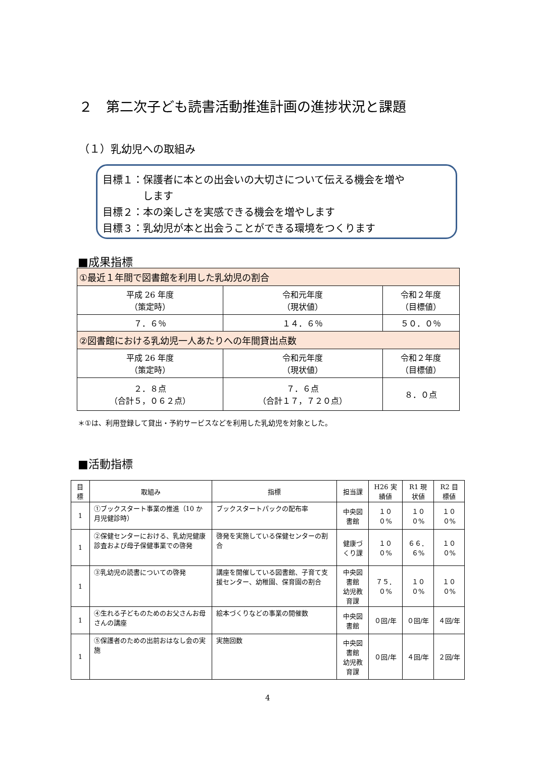２　第二次子ども読書活動推進計画の進捗状況と課題
（１）乳幼児への取組み
目標１：保護者に本との出会いの大切さについて伝える機会を増や
　　　　します
目標２：本の楽しさを実感できる機会を増やします
目標３：乳幼児が本と出会うことができる環境をつくります
■成果指標
| ①最近１年間で図書館を利用した乳幼児の割合 | | |
| 平成 26 年度 （策定時） | 令和元年度 （現状値） | 令和２年度 （目標値） |
| ７．６％ | １４．６％ | ５０．０％ |
| ②図書館における乳幼児一人あたりへの年間貸出点数 | | |
| 平成 26 年度 （策定時） | 令和元年度 （現状値） | 令和２年度 （目標値） |
| ２．８点 （合計５，０６２点） | ７．６点 （合計１７，７２０点） | ８．０点 |
＊①は、利用登録して貸出・予約サービスなどを利用した乳幼児を対象とした。
■活動指標
| 目標 | 取組み | 指標 | 担当課 | H26 実績値 | R1 現状値 | R2 目標値 |
| --- | --- | --- | --- | --- | --- | --- |
| 1 | ①ブックスタート事業の推進（10 か月児健診時） | ブックスタートパックの配布率 | 中央図書館 | １００% | １００% | １００% |
| 1 | ②保健センターにおける、乳幼児健康診査および母子保健事業での啓発 | 啓発を実施している保健センターの割合 | 健康づくり課 | １００% | ６６．６% | １００% |
| 1 | ③乳幼児の読書についての啓発 | 講座を開催している図書館、子育て支援センター、幼稚園、保育園の割合 | 中央図書館 幼児教育課 | ７５．０% | １００% | １００% |
| 1 | ④生れる子どものためのお父さんお母さんの講座 | 絵本づくりなどの事業の開催数 | 中央図書館 | ０回/年 | ０回/年 | ４回/年 |
| 1 | ⑤保護者のための出前おはなし会の実施 | 実施回数 | 中央図書館 幼児教育課 | ０回/年 | ４回/年 | ２回/年 |
4